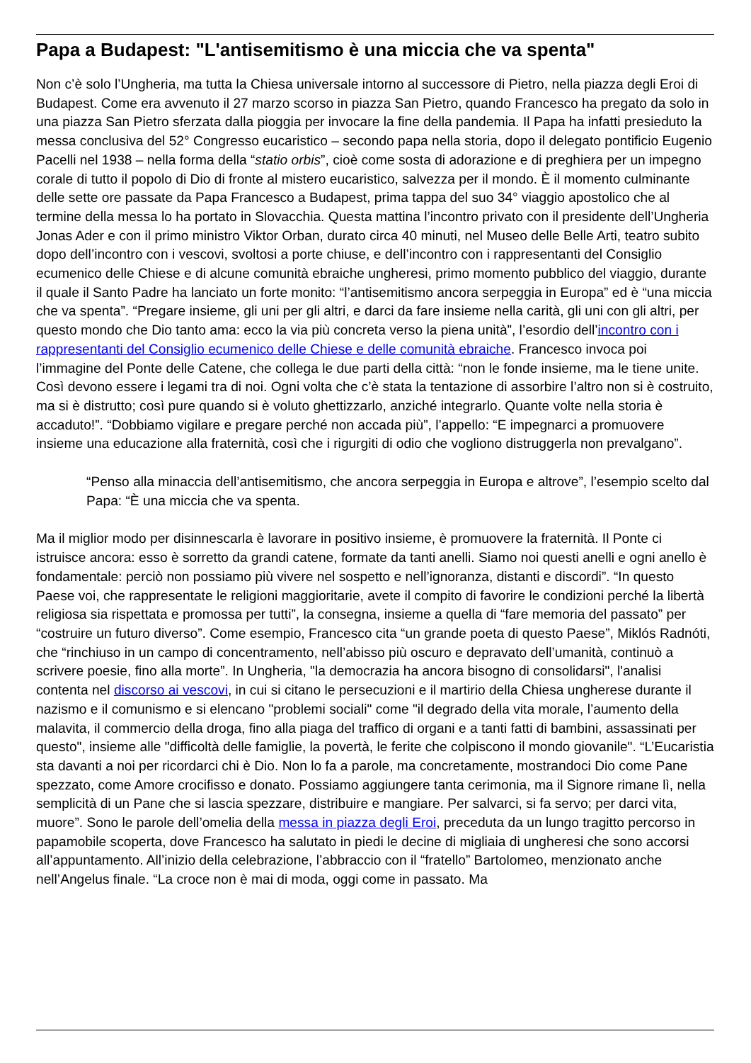Papa a Budapest: "L'antisemitismo è una miccia che va spenta"
Non c’è solo l’Ungheria, ma tutta la Chiesa universale intorno al successore di Pietro, nella piazza degli Eroi di Budapest. Come era avvenuto il 27 marzo scorso in piazza San Pietro, quando Francesco ha pregato da solo in una piazza San Pietro sferzata dalla pioggia per invocare la fine della pandemia. Il Papa ha infatti presieduto la messa conclusiva del 52° Congresso eucaristico – secondo papa nella storia, dopo il delegato pontificio Eugenio Pacelli nel 1938 – nella forma della “statio orbis”, cioè come sosta di adorazione e di preghiera per un impegno corale di tutto il popolo di Dio di fronte al mistero eucaristico, salvezza per il mondo. È il momento culminante delle sette ore passate da Papa Francesco a Budapest, prima tappa del suo 34° viaggio apostolico che al termine della messa lo ha portato in Slovacchia. Questa mattina l’incontro privato con il presidente dell’Ungheria Jonas Ader e con il primo ministro Viktor Orban, durato circa 40 minuti, nel Museo delle Belle Arti, teatro subito dopo dell’incontro con i vescovi, svoltosi a porte chiuse, e dell’incontro con i rappresentanti del Consiglio ecumenico delle Chiese e di alcune comunità ebraiche ungheresi, primo momento pubblico del viaggio, durante il quale il Santo Padre ha lanciato un forte monito: “l’antisemitismo ancora serpeggia in Europa” ed è “una miccia che va spenta”. “Pregare insieme, gli uni per gli altri, e darci da fare insieme nella carità, gli uni con gli altri, per questo mondo che Dio tanto ama: ecco la via più concreta verso la piena unità”, l’esordio dell’incontro con i rappresentanti del Consiglio ecumenico delle Chiese e delle comunità ebraiche. Francesco invoca poi l’immagine del Ponte delle Catene, che collega le due parti della città: “non le fonde insieme, ma le tiene unite. Così devono essere i legami tra di noi. Ogni volta che c’è stata la tentazione di assorbire l’altro non si è costruito, ma si è distrutto; così pure quando si è voluto ghettizzarlo, anziché integrarlo. Quante volte nella storia è accaduto!”. “Dobbiamo vigilare e pregare perché non accada più”, l’appello: “E impegnarci a promuovere insieme una educazione alla fraternità, così che i rigurgiti di odio che vogliono distruggerla non prevalgano”.
“Penso alla minaccia dell’antisemitismo, che ancora serpeggia in Europa e altrove”, l’esempio scelto dal Papa: “È una miccia che va spenta.
Ma il miglior modo per disinnescarla è lavorare in positivo insieme, è promuovere la fraternità. Il Ponte ci istruisce ancora: esso è sorretto da grandi catene, formate da tanti anelli. Siamo noi questi anelli e ogni anello è fondamentale: perciò non possiamo più vivere nel sospetto e nell’ignoranza, distanti e discordi”. “In questo Paese voi, che rappresentate le religioni maggioritarie, avete il compito di favorire le condizioni perché la libertà religiosa sia rispettata e promossa per tutti”, la consegna, insieme a quella di “fare memoria del passato” per “costruire un futuro diverso”. Come esempio, Francesco cita “un grande poeta di questo Paese”, Miklós Radnóti, che “rinchiuso in un campo di concentramento, nell’abisso più oscuro e depravato dell’umanità, continuò a scrivere poesie, fino alla morte”. In Ungheria, "la democrazia ha ancora bisogno di consolidarsi", l'analisi contenta nel discorso ai vescovi, in cui si citano le persecuzioni e il martirio della Chiesa ungherese durante il nazismo e il comunismo e si elencano "problemi sociali" come "il degrado della vita morale, l’aumento della malavita, il commercio della droga, fino alla piaga del traffico di organi e a tanti fatti di bambini, assassinati per questo", insieme alle "difficoltà delle famiglie, la povertà, le ferite che colpiscono il mondo giovanile". “L’Eucaristia sta davanti a noi per ricordarci chi è Dio. Non lo fa a parole, ma concretamente, mostrandoci Dio come Pane spezzato, come Amore crocifisso e donato. Possiamo aggiungere tanta cerimonia, ma il Signore rimane lì, nella semplicità di un Pane che si lascia spezzare, distribuire e mangiare. Per salvarci, si fa servo; per darci vita, muore”. Sono le parole dell’omelia della messa in piazza degli Eroi, preceduta da un lungo tragitto percorso in papamobile scoperta, dove Francesco ha salutato in piedi le decine di migliaia di ungheresi che sono accorsi all’appuntamento. All’inizio della celebrazione, l’abbraccio con il “fratello” Bartolomeo, menzionato anche nell’Angelus finale. “La croce non è mai di moda, oggi come in passato. Ma